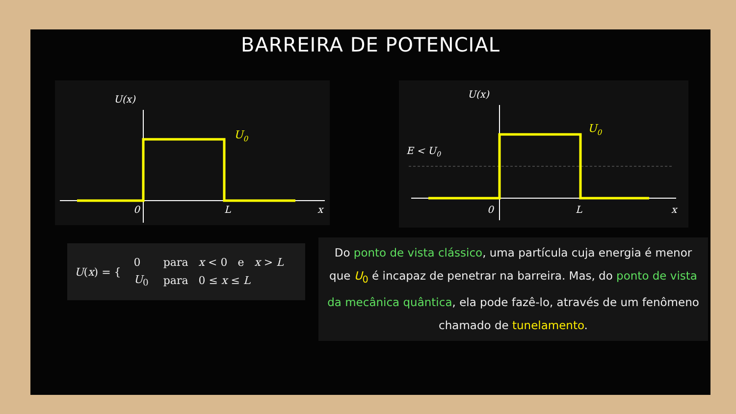BARREIRA DE POTENCIAL
U(x)
0
L
x
U0
U(x)
0
L
x
E < U0
U0
U(x) = {
| 0 | para x < 0 e x > L |
| U<sub>0</sub> | para 0 ≤ x ≤ L |
Do ponto de vista clássico, uma partícula cuja energia é menor que U<sub>0</sub> é incapaz de penetrar na barreira. Mas, do ponto de vista da mecânica quântica, ela pode fazê-lo, através de um fenômeno chamado de tunelamento.